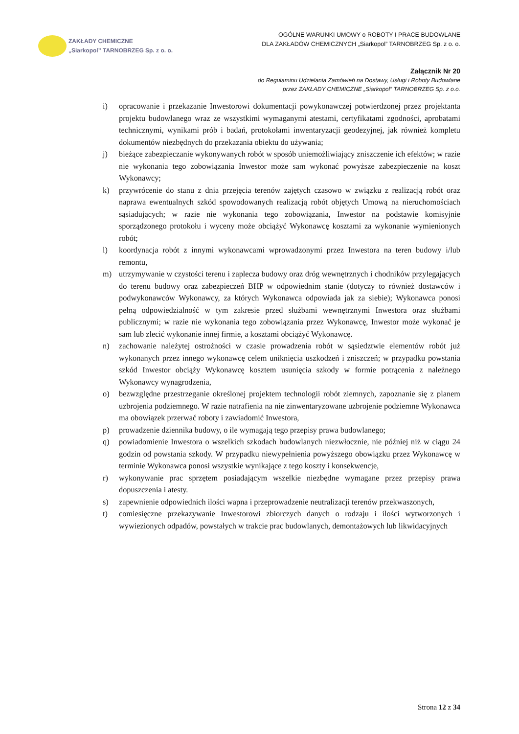ZAKŁADY CHEMICZNE
„Siarkopol” TARNOBRZEG Sp. z o. o.
OGÓLNE WARUNKI UMOWY o ROBOTY I PRACE BUDOWLANE
DLA ZAKŁADÓW CHEMICZNYCH „Siarkopol” TARNOBRZEG Sp. z o. o.
Załącznik Nr 20
do Regulaminu Udzielania Zamówień na Dostawy, Usługi i Roboty Budowlane
przez ZAKŁADY CHEMICZNE „Siarkopol” TARNOBRZEG Sp. z o.o.
i) opracowanie i przekazanie Inwestorowi dokumentacji powykonawczej potwierdzonej przez projektanta projektu budowlanego wraz ze wszystkimi wymaganymi atestami, certyfikatami zgodności, aprobatami technicznymi, wynikami prób i badań, protokołami inwentaryzacji geodezyjnej, jak również kompletu dokumentów niezbędnych do przekazania obiektu do używania;
j) bieżące zabezpieczanie wykonywanych robót w sposób uniemożliwiający zniszczenie ich efektów; w razie nie wykonania tego zobowiązania Inwestor może sam wykonać powyższe zabezpieczenie na koszt Wykonawcy;
k) przywrócenie do stanu z dnia przejęcia terenów zajętych czasowo w związku z realizacją robót oraz naprawa ewentualnych szkód spowodowanych realizacją robót objętych Umową na nieruchomościach sąsiadujących; w razie nie wykonania tego zobowiązania, Inwestor na podstawie komisyjnie sporządzonego protokołu i wyceny może obciążyć Wykonawcę kosztami za wykonanie wymienionych robót;
l) koordynacja robót z innymi wykonawcami wprowadzonymi przez Inwestora na teren budowy i/lub remontu,
m) utrzymywanie w czystości terenu i zaplecza budowy oraz dróg wewnętrznych i chodników przylegających do terenu budowy oraz zabezpieczeń BHP w odpowiednim stanie (dotyczy to również dostawców i podwykonawców Wykonawcy, za których Wykonawca odpowiada jak za siebie); Wykonawca ponosi pełną odpowiedzialność w tym zakresie przed służbami wewnętrznymi Inwestora oraz służbami publicznymi; w razie nie wykonania tego zobowiązania przez Wykonawcę, Inwestor może wykonać je sam lub zlecić wykonanie innej firmie, a kosztami obciążyć Wykonawcę.
n) zachowanie należytej ostrożności w czasie prowadzenia robót w sąsiedztwie elementów robót już wykonanych przez innego wykonawcę celem uniknięcia uszkodzeń i zniszczeń; w przypadku powstania szkód Inwestor obciąży Wykonawcę kosztem usunięcia szkody w formie potrącenia z należnego Wykonawcy wynagrodzenia,
o) bezwzględne przestrzeganie określonej projektem technologii robót ziemnych, zapoznanie się z planem uzbrojenia podziemnego. W razie natrafienia na nie zinwentaryzowane uzbrojenie podziemne Wykonawca ma obowiązek przerwać roboty i zawiadomić Inwestora,
p) prowadzenie dziennika budowy, o ile wymagają tego przepisy prawa budowlanego;
q) powiadomienie Inwestora o wszelkich szkodach budowlanych niezwłocznie, nie później niż w ciągu 24 godzin od powstania szkody. W przypadku niewypełnienia powyższego obowiązku przez Wykonawcę w terminie Wykonawca ponosi wszystkie wynikające z tego koszty i konsekwencje,
r) wykonywanie prac sprzętem posiadającym wszelkie niezbędne wymagane przez przepisy prawa dopuszczenia i atesty.
s) zapewnienie odpowiednich ilości wapna i przeprowadzenie neutralizacji terenów przekwaszonych,
t) comiesięczne przekazywanie Inwestorowi zbiorczych danych o rodzaju i ilości wytworzonych i wywiezionych odpadów, powstałych w trakcie prac budowlanych, demontażowych lub likwidacyjnych
Strona 12 z 34